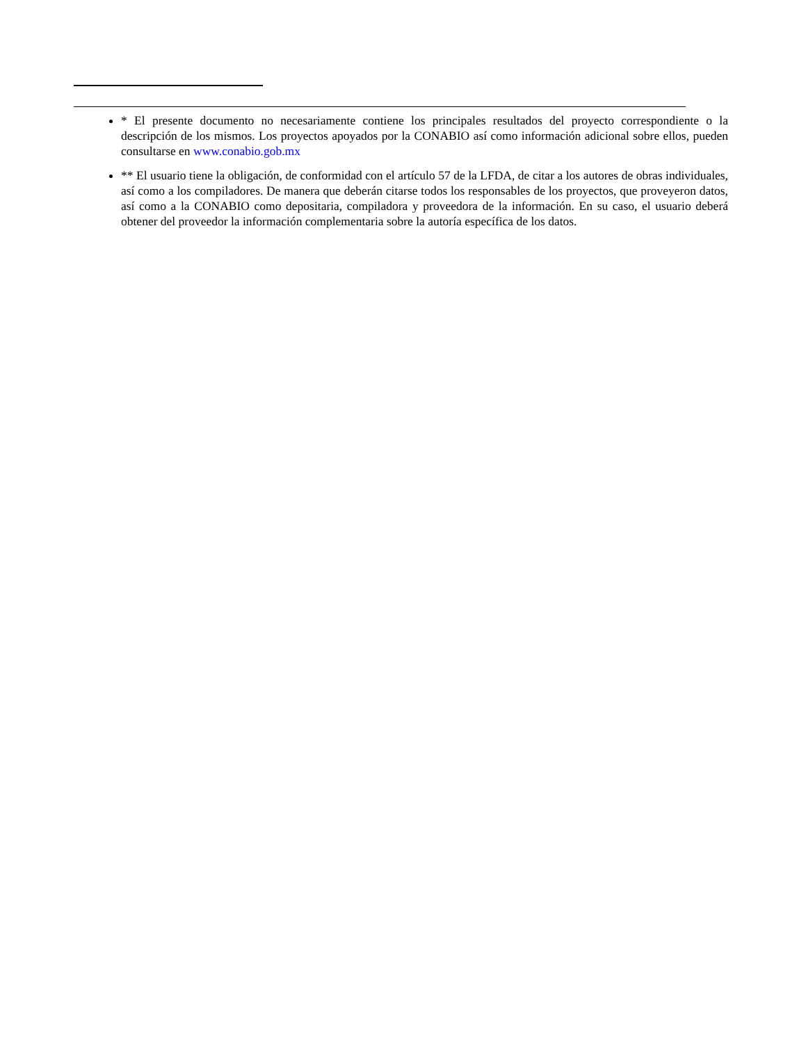* El presente documento no necesariamente contiene los principales resultados del proyecto correspondiente o la descripción de los mismos. Los proyectos apoyados por la CONABIO así como información adicional sobre ellos, pueden consultarse en www.conabio.gob.mx
** El usuario tiene la obligación, de conformidad con el artículo 57 de la LFDA, de citar a los autores de obras individuales, así como a los compiladores. De manera que deberán citarse todos los responsables de los proyectos, que proveyeron datos, así como a la CONABIO como depositaria, compiladora y proveedora de la información. En su caso, el usuario deberá obtener del proveedor la información complementaria sobre la autoría específica de los datos.